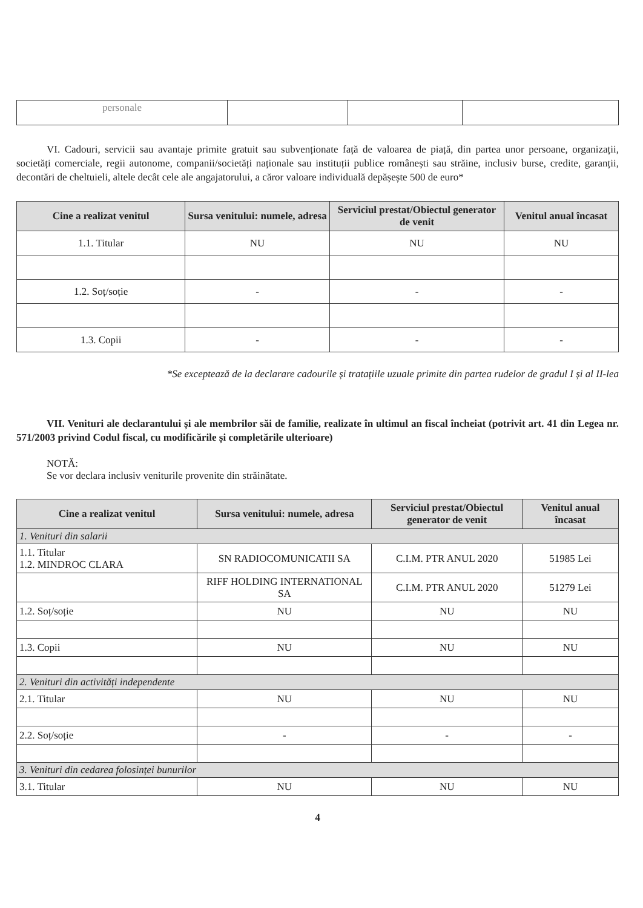| personale | | | |
VI. Cadouri, servicii sau avantaje primite gratuit sau subvenționate față de valoarea de piață, din partea unor persoane, organizații, societăți comerciale, regii autonome, companii/societăți naționale sau instituții publice românești sau străine, inclusiv burse, credite, garanții, decontări de cheltuieli, altele decât cele ale angajatorului, a căror valoare individuală depășește 500 de euro*
| Cine a realizat venitul | Sursa venitului: numele, adresa | Serviciul prestat/Obiectul generator de venit | Venitul anual încasat |
| --- | --- | --- | --- |
| 1.1. Titular | NU | NU | NU |
| 1.2. Soț/soție | - | - | - |
| 1.3. Copii | - | - | - |
*Se exceptează de la declarare cadourile și tratațiile uzuale primite din partea rudelor de gradul I și al II-lea
VII. Venituri ale declarantului și ale membrilor săi de familie, realizate în ultimul an fiscal încheiat (potrivit art. 41 din Legea nr. 571/2003 privind Codul fiscal, cu modificările și completările ulterioare)
NOTĂ:
Se vor declara inclusiv veniturile provenite din străinătate.
| Cine a realizat venitul | Sursa venitului: numele, adresa | Serviciul prestat/Obiectul generator de venit | Venitul anual încasat |
| --- | --- | --- | --- |
| 1. Venituri din salarii | | | |
| 1.1. Titular 1.2. MINDROC CLARA | SN RADIOCOMUNICATII SA | C.I.M. PTR ANUL 2020 | 51985 Lei |
| | RIFF HOLDING INTERNATIONAL SA | C.I.M. PTR ANUL 2020 | 51279 Lei |
| 1.2. Soț/soție | NU | NU | NU |
| 1.3. Copii | NU | NU | NU |
| 2. Venituri din activități independente | | | |
| 2.1. Titular | NU | NU | NU |
| 2.2. Soț/soție | - | - | - |
| 3. Venituri din cedarea folosinței bunurilor | | | |
| 3.1. Titular | NU | NU | NU |
4